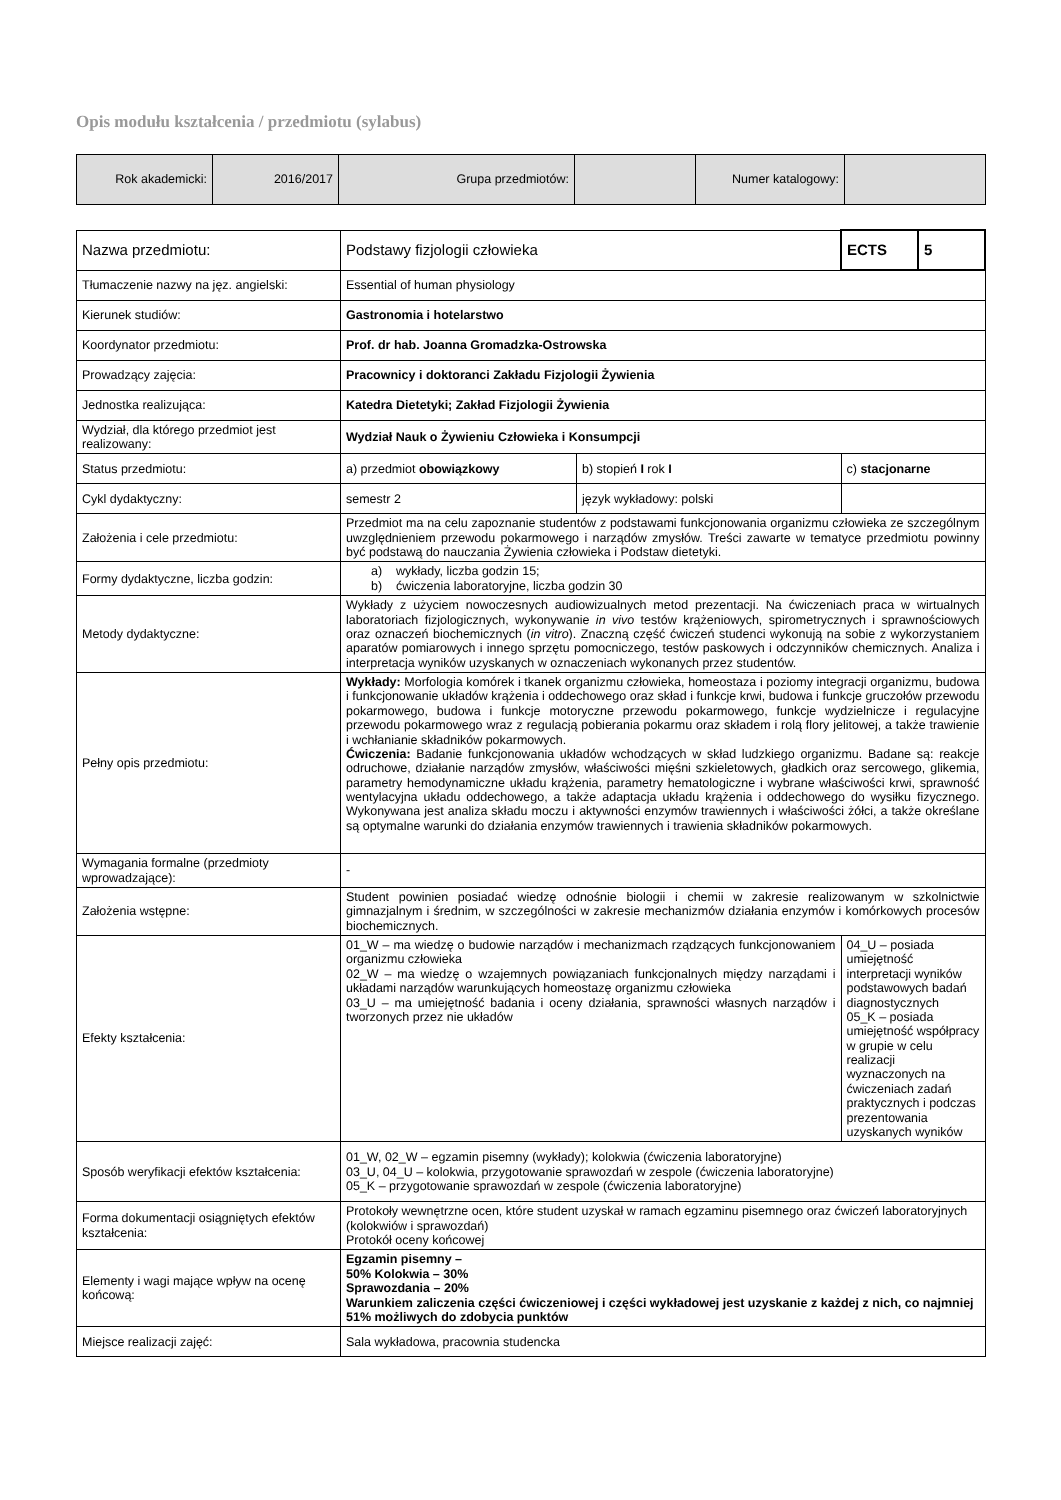Opis modułu kształcenia / przedmiotu (sylabus)
| Rok akademicki: | 2016/2017 | Grupa przedmiotów: | | Numer katalogowy: | |
| Nazwa przedmiotu: | Podstawy fizjologii człowieka | | ECTS | 5 |
| Tłumaczenie nazwy na jęz. angielski: | Essential of human physiology | | | |
| Kierunek studiów: | Gastronomia i hotelarstwo | | | |
| Koordynator przedmiotu: | Prof. dr hab. Joanna Gromadzka-Ostrowska | | | |
| Prowadzący zajęcia: | Pracownicy i doktoranci Zakładu Fizjologii Żywienia | | | |
| Jednostka realizująca: | Katedra Dietetyki; Zakład Fizjologii Żywienia | | | |
| Wydział, dla którego przedmiot jest realizowany: | Wydział Nauk o Żywieniu Człowieka i Konsumpcji | | | |
| Status przedmiotu: | a) przedmiot obowiązkowy | b) stopień I rok I | c) stacjonarne | |
| Cykl dydaktyczny: | semestr 2 | język wykładowy: polski | | |
| Założenia i cele przedmiotu: | Przedmiot ma na celu zapoznanie studentów z podstawami funkcjonowania organizmu człowieka ze szczególnym uwzględnieniem przewodu pokarmowego i narządów zmysłów. Treści zawarte w tematyce przedmiotu powinny być podstawą do nauczania Żywienia człowieka i Podstaw dietetyki. | | | |
| Formy dydaktyczne, liczba godzin: | a) wykłady, liczba godzin 15; b) ćwiczenia laboratoryjne, liczba godzin 30 | | | |
| Metody dydaktyczne: | Wykłady z użyciem nowoczesnych audiowizualnych metod prezentacji. Na ćwiczeniach praca w wirtualnych laboratoriach fizjologicznych, wykonywanie in vivo testów krążeniowych, spirometrycznych i sprawnościowych oraz oznaczeń biochemicznych ( in vitro ). Znaczną część ćwiczeń studenci wykonują na sobie z wykorzystaniem aparatów pomiarowych i innego sprzętu pomocniczego, testów paskowych i odczynników chemicznych. Analiza i interpretacja wyników uzyskanych w oznaczeniach wykonanych przez studentów. | | | |
| Pełny opis przedmiotu: | Wykłady: Morfologia komórek i tkanek organizmu człowieka, homeostaza i poziomy integracji organizmu, budowa i funkcjonowanie układów krążenia i oddechowego oraz skład i funkcje krwi, budowa i funkcje gruczołów przewodu pokarmowego, budowa i funkcje motoryczne przewodu pokarmowego, funkcje wydzielnicze i regulacyjne przewodu pokarmowego wraz z regulacją pobierania pokarmu oraz składem i rolą flory jelitowej, a także trawienie i wchłanianie składników pokarmowych. Ćwiczenia: Badanie funkcjonowania układów wchodzących w skład ludzkiego organizmu. Badane są: reakcje odruchowe, działanie narządów zmysłów, właściwości mięśni szkieletowych, gładkich oraz sercowego, glikemia, parametry hemodynamiczne układu krążenia, parametry hematologiczne i wybrane właściwości krwi, sprawność wentylacyjna układu oddechowego, a także adaptacja układu krążenia i oddechowego do wysiłku fizycznego. Wykonywana jest analiza składu moczu i aktywności enzymów trawiennych i właściwości żółci, a także określane są optymalne warunki do działania enzymów trawiennych i trawienia składników pokarmowych. | | | |
| Wymagania formalne (przedmioty wprowadzające): | - | | | |
| Założenia wstępne: | Student powinien posiadać wiedzę odnośnie biologii i chemii w zakresie realizowanym w szkolnictwie gimnazjalnym i średnim, w szczególności w zakresie mechanizmów działania enzymów i komórkowych procesów biochemicznych. | | | |
| Efekty kształcenia: | 01_W – ma wiedzę o budowie narządów i mechanizmach rządzących funkcjonowaniem organizmu człowieka 02_W – ma wiedzę o wzajemnych powiązaniach funkcjonalnych między narządami i układami narządów warunkujących homeostazę organizmu człowieka 03_U – ma umiejętność badania i oceny działania, sprawności własnych narządów i tworzonych przez nie układów | | 04_U – posiada umiejętność interpretacji wyników podstawowych badań diagnostycznych 05_K – posiada umiejętność współpracy w grupie w celu realizacji wyznaczonych na ćwiczeniach zadań praktycznych i podczas prezentowania uzyskanych wyników | |
| Sposób weryfikacji efektów kształcenia: | 01_W, 02_W – egzamin pisemny (wykłady); kolokwia (ćwiczenia laboratoryjne) 03_U, 04_U – kolokwia, przygotowanie sprawozdań w zespole (ćwiczenia laboratoryjne) 05_K – przygotowanie sprawozdań w zespole (ćwiczenia laboratoryjne) | | | |
| Forma dokumentacji osiągniętych efektów kształcenia: | Protokoły wewnętrzne ocen, które student uzyskał w ramach egzaminu pisemnego oraz ćwiczeń laboratoryjnych (kolokwiów i sprawozdań) Protokół oceny końcowej | | | |
| Elementy i wagi mające wpływ na ocenę końcową: | Egzamin pisemny – 50% Kolokwia – 30% Sprawozdania – 20% Warunkiem zaliczenia części ćwiczeniowej i części wykładowej jest uzyskanie z każdej z nich, co najmniej 51% możliwych do zdobycia punktów | | | |
| Miejsce realizacji zajęć: | Sala wykładowa, pracownia studencka | | | |